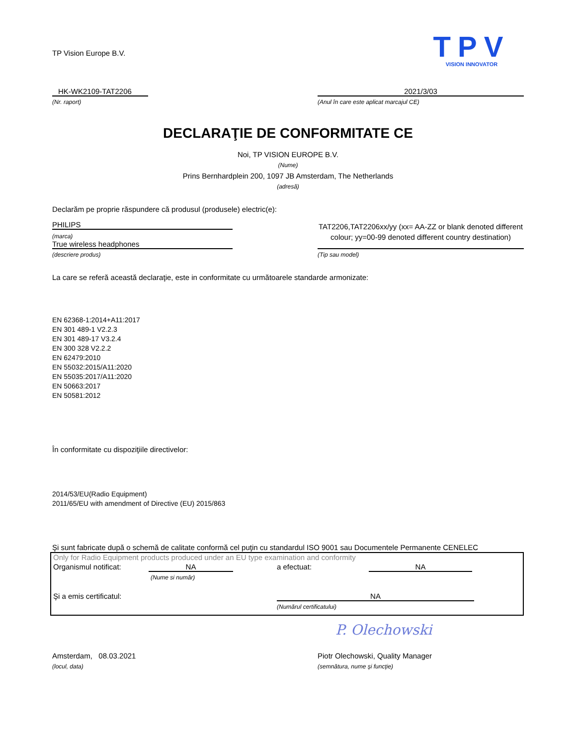TP Vision Europe B.V.
TPV
VISION INNOVATOR
HK-WK2109-TAT2206
(Nr. raport)
2021/3/03
(Anul în care este aplicat marcajul CE)
DECLARAŢIE DE CONFORMITATE CE
Noi, TP VISION EUROPE B.V.
(Nume)
Prins Bernhardplein 200, 1097 JB Amsterdam, The Netherlands
(adresă)
Declarăm pe proprie răspundere că produsul (produsele) electric(e):
PHILIPS
(marca)
True wireless headphones
(descriere produs)
TAT2206,TAT2206xx/yy (xx= AA-ZZ or blank denoted different colour; yy=00-99 denoted different country destination)
(Tip sau model)
La care se referă această declaraţie, este in conformitate cu următoarele standarde armonizate:
EN 62368-1:2014+A11:2017
EN 301 489-1 V2.2.3
EN 301 489-17 V3.2.4
EN 300 328 V2.2.2
EN 62479:2010
EN 55032:2015/A11:2020
EN 55035:2017/A11:2020
EN 50663:2017
EN 50581:2012
În conformitate cu dispoziţiile directivelor:
2014/53/EU(Radio Equipment)
2011/65/EU with amendment of Directive (EU) 2015/863
Şi sunt fabricate după o schemă de calitate conformă cel puţin cu standardul ISO 9001 sau Documentele Permanente CENELEC
Only for Radio Equipment products produced under an EU type examination and conformity
Organismul notificat: NA a efectuat: NA
(Nume si număr)
Şi a emis certificatul: NA
(Numărul certificatului)
P. Olechowski
Amsterdam, 08.03.2021
(locul, data)
Piotr Olechowski, Quality Manager
(semnătura, nume şi funcţie)